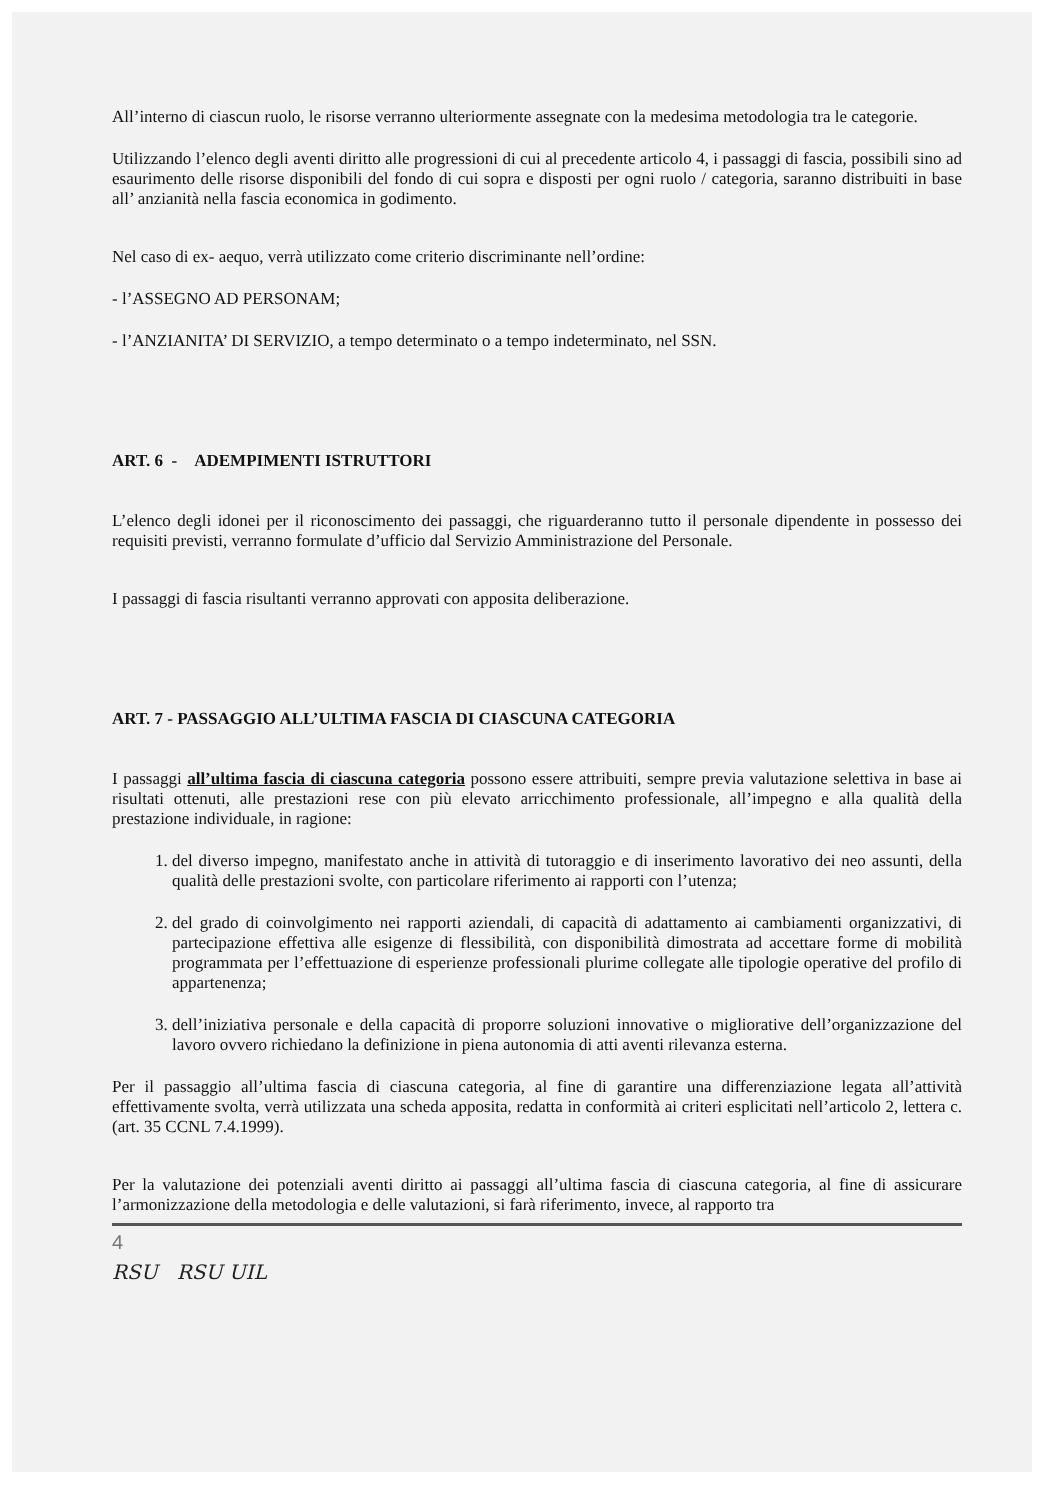All’interno di ciascun ruolo, le risorse verranno ulteriormente assegnate con la medesima metodologia tra le categorie.
Utilizzando l’elenco degli aventi diritto alle progressioni di cui al precedente articolo 4, i passaggi di fascia, possibili sino ad esaurimento delle risorse disponibili del fondo di cui sopra e disposti per ogni ruolo / categoria, saranno distribuiti in base all’ anzianità nella fascia economica in godimento.
Nel caso di ex- aequo, verrà utilizzato come criterio discriminante nell’ordine:
- l’ASSEGNO AD PERSONAM;
- l’ANZIANITA’ DI SERVIZIO, a tempo determinato o a tempo indeterminato, nel SSN.
ART. 6 - ADEMPIMENTI ISTRUTTORI
L’elenco degli idonei per il riconoscimento dei passaggi, che riguarderanno tutto il personale dipendente in possesso dei requisiti previsti, verranno formulate d’ufficio dal Servizio Amministrazione del Personale.
I passaggi di fascia risultanti verranno approvati con apposita deliberazione.
ART. 7 - PASSAGGIO ALL’ULTIMA FASCIA DI CIASCUNA CATEGORIA
I passaggi all’ultima fascia di ciascuna categoria possono essere attribuiti, sempre previa valutazione selettiva in base ai risultati ottenuti, alle prestazioni rese con più elevato arricchimento professionale, all’impegno e alla qualità della prestazione individuale, in ragione:
1. del diverso impegno, manifestato anche in attività di tutoraggio e di inserimento lavorativo dei neo assunti, della qualità delle prestazioni svolte, con particolare riferimento ai rapporti con l’utenza;
2. del grado di coinvolgimento nei rapporti aziendali, di capacità di adattamento ai cambiamenti organizzativi, di partecipazione effettiva alle esigenze di flessibilità, con disponibilità dimostrata ad accettare forme di mobilità programmata per l’effettuazione di esperienze professionali plurime collegate alle tipologie operative del profilo di appartenenza;
3. dell’iniziativa personale e della capacità di proporre soluzioni innovative o migliorative dell’organizzazione del lavoro ovvero richiedano la definizione in piena autonomia di atti aventi rilevanza esterna.
Per il passaggio all’ultima fascia di ciascuna categoria, al fine di garantire una differenziazione legata all’attività effettivamente svolta, verrà utilizzata una scheda apposita, redatta in conformità ai criteri esplicitati nell’articolo 2, lettera c. (art. 35 CCNL 7.4.1999).
Per la valutazione dei potenziali aventi diritto ai passaggi all’ultima fascia di ciascuna categoria, al fine di assicurare l’armonizzazione della metodologia e delle valutazioni, si farà riferimento, invece, al rapporto tra
4
RSU RSU UIL